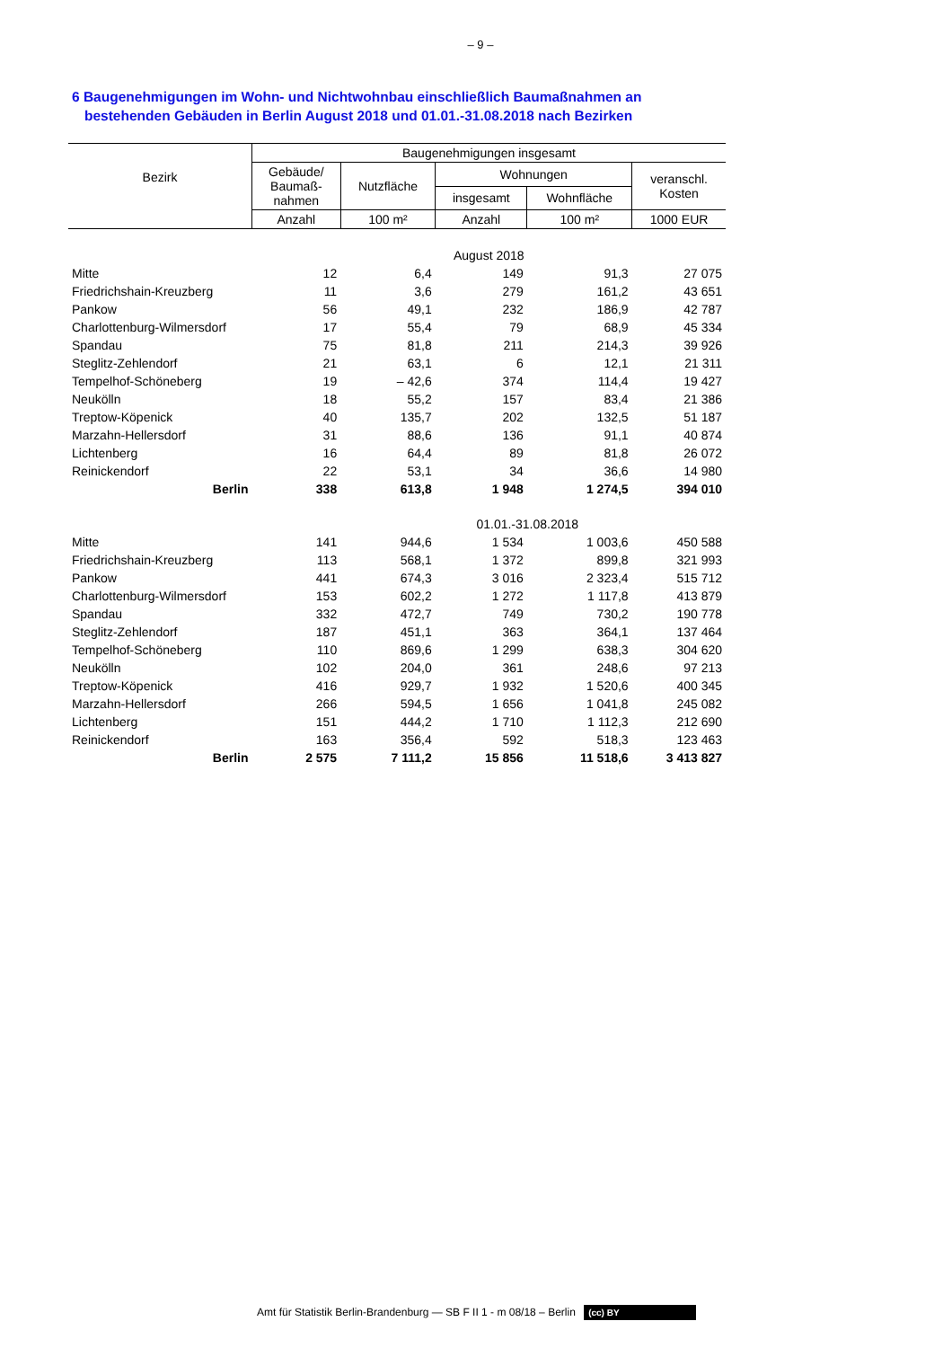– 9 –
6 Baugenehmigungen im Wohn- und Nichtwohnbau einschließlich Baumaßnahmen an
bestehenden Gebäuden in Berlin August 2018 und 01.01.-31.08.2018 nach Bezirken
| Bezirk | Baugenehmigungen insgesamt | | | | |
| --- | --- | --- | --- | --- | --- |
| | Gebäude/ Baumaß- nahmen | Nutzfläche | Wohnungen | | veranschl. Kosten |
| | | | insgesamt | Wohnfläche | |
| | Anzahl | 100 m² | Anzahl | 100 m² | 1000 EUR |
| | August 2018 | | | | |
| Mitte | 12 | 6,4 | 149 | 91,3 | 27 075 |
| Friedrichshain-Kreuzberg | 11 | 3,6 | 279 | 161,2 | 43 651 |
| Pankow | 56 | 49,1 | 232 | 186,9 | 42 787 |
| Charlottenburg-Wilmersdorf | 17 | 55,4 | 79 | 68,9 | 45 334 |
| Spandau | 75 | 81,8 | 211 | 214,3 | 39 926 |
| Steglitz-Zehlendorf | 21 | 63,1 | 6 | 12,1 | 21 311 |
| Tempelhof-Schöneberg | 19 | – 42,6 | 374 | 114,4 | 19 427 |
| Neukölln | 18 | 55,2 | 157 | 83,4 | 21 386 |
| Treptow-Köpenick | 40 | 135,7 | 202 | 132,5 | 51 187 |
| Marzahn-Hellersdorf | 31 | 88,6 | 136 | 91,1 | 40 874 |
| Lichtenberg | 16 | 64,4 | 89 | 81,8 | 26 072 |
| Reinickendorf | 22 | 53,1 | 34 | 36,6 | 14 980 |
| Berlin | 338 | 613,8 | 1 948 | 1 274,5 | 394 010 |
| | 01.01.-31.08.2018 | | | | |
| Mitte | 141 | 944,6 | 1 534 | 1 003,6 | 450 588 |
| Friedrichshain-Kreuzberg | 113 | 568,1 | 1 372 | 899,8 | 321 993 |
| Pankow | 441 | 674,3 | 3 016 | 2 323,4 | 515 712 |
| Charlottenburg-Wilmersdorf | 153 | 602,2 | 1 272 | 1 117,8 | 413 879 |
| Spandau | 332 | 472,7 | 749 | 730,2 | 190 778 |
| Steglitz-Zehlendorf | 187 | 451,1 | 363 | 364,1 | 137 464 |
| Tempelhof-Schöneberg | 110 | 869,6 | 1 299 | 638,3 | 304 620 |
| Neukölln | 102 | 204,0 | 361 | 248,6 | 97 213 |
| Treptow-Köpenick | 416 | 929,7 | 1 932 | 1 520,6 | 400 345 |
| Marzahn-Hellersdorf | 266 | 594,5 | 1 656 | 1 041,8 | 245 082 |
| Lichtenberg | 151 | 444,2 | 1 710 | 1 112,3 | 212 690 |
| Reinickendorf | 163 | 356,4 | 592 | 518,3 | 123 463 |
| Berlin | 2 575 | 7 111,2 | 15 856 | 11 518,6 | 3 413 827 |
Amt für Statistik Berlin-Brandenburg — SB F II 1 - m 08/18 – Berlin (cc) BY